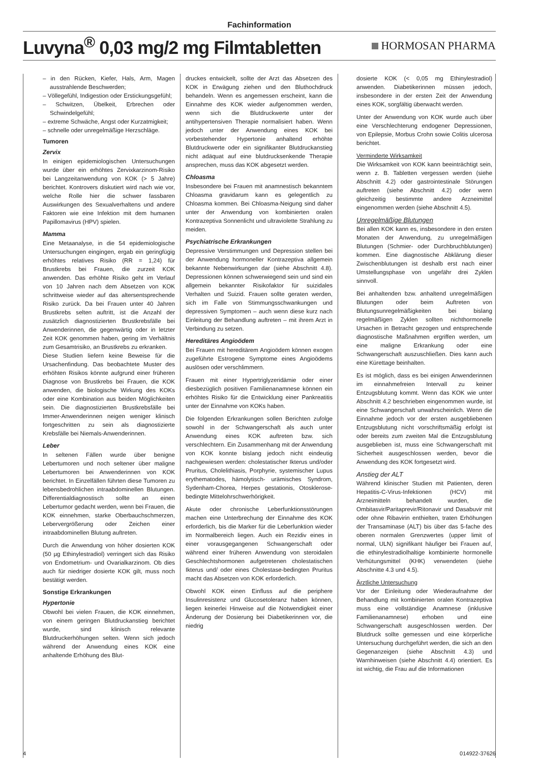Fachinformation
Luvyna<sup>®</sup> 0,03 mg/2 mg Filmtabletten
HORMOSAN PHARMA
– in den Rücken, Kiefer, Hals, Arm, Magen ausstrahlende Beschwerden;
– Völlegefühl, Indigestion oder Erstickungsgefühl;
– Schwitzen, Übelkeit, Erbrechen oder Schwindelgefühl;
– extreme Schwäche, Angst oder Kurzatmigkeit;
– schnelle oder unregelmäßige Herzschläge.
Tumoren
Zervix
In einigen epidemiologischen Untersuchungen wurde über ein erhöhtes Zervixkarzinom-Risiko bei Langzeitanwendung von KOK (> 5 Jahre) berichtet. Kontrovers diskutiert wird nach wie vor, welche Rolle hier die schwer fassbaren Auswirkungen des Sexualverhaltens und andere Faktoren wie eine Infektion mit dem humanen Papillomavirus (HPV) spielen.
Mamma
Eine Metaanalyse, in die 54 epidemiologische Untersuchungen eingingen, ergab ein geringfügig erhöhtes relatives Risiko (RR = 1,24) für Brustkrebs bei Frauen, die zurzeit KOK anwenden. Das erhöhte Risiko geht im Verlauf von 10 Jahren nach dem Absetzen von KOK schrittweise wieder auf das altersentsprechende Risiko zurück. Da bei Frauen unter 40 Jahren Brustkrebs selten auftritt, ist die Anzahl der zusätzlich diagnostizierten Brustkrebsfälle bei Anwenderinnen, die gegenwärtig oder in letzter Zeit KOK genommen haben, gering im Verhältnis zum Gesamtrisiko, an Brustkrebs zu erkranken.
Diese Studien liefern keine Beweise für die Ursachenfindung. Das beobachtete Muster des erhöhten Risikos könnte aufgrund einer früheren Diagnose von Brustkrebs bei Frauen, die KOK anwenden, die biologische Wirkung des KOKs oder eine Kombination aus beiden Möglichkeiten sein. Die diagnostizierten Brustkrebsfälle bei Immer-Anwenderinnen neigen weniger klinisch fortgeschritten zu sein als diagnostizierte Krebsfälle bei Niemals-Anwenderinnen.
Leber
In seltenen Fällen wurde über benigne Lebertumoren und noch seltener über maligne Lebertumoren bei Anwenderinnen von KOK berichtet. In Einzelfällen führten diese Tumoren zu lebensbedrohlichen intraabdominellen Blutungen. Differentialdiagnostisch sollte an einen Lebertumor gedacht werden, wenn bei Frauen, die KOK einnehmen, starke Oberbauchschmerzen, Lebervergrößerung oder Zeichen einer intraabdominellen Blutung auftreten.
Durch die Anwendung von höher dosierten KOK (50 µg Ethinylestradiol) verringert sich das Risiko von Endometrium- und Ovarialkarzinom. Ob dies auch für niedriger dosierte KOK gilt, muss noch bestätigt werden.
Sonstige Erkrankungen
Hypertonie
Obwohl bei vielen Frauen, die KOK einnehmen, von einem geringen Blutdruckanstieg berichtet wurde, sind klinisch relevante Blutdruckerhöhungen selten. Wenn sich jedoch während der Anwendung eines KOK eine anhaltende Erhöhung des Blut-
druckes entwickelt, sollte der Arzt das Absetzen des KOK in Erwägung ziehen und den Bluthochdruck behandeln. Wenn es angemessen erscheint, kann die Einnahme des KOK wieder aufgenommen werden, wenn sich die Blutdruckwerte unter der antihypertensiven Therapie normalisiert haben. Wenn jedoch unter der Anwendung eines KOK bei vorbestehender Hypertonie anhaltend erhöhte Blutdruckwerte oder ein signifikanter Blutdruckanstieg nicht adäquat auf eine blutdrucksenkende Therapie ansprechen, muss das KOK abgesetzt werden.
Chloasma
Insbesondere bei Frauen mit anamnestisch bekanntem Chloasma gravidarum kann es gelegentlich zu Chloasma kommen. Bei Chloasma-Neigung sind daher unter der Anwendung von kombinierten oralen Kontrazeptiva Sonnenlicht und ultraviolette Strahlung zu meiden.
Psychiatrische Erkrankungen
Depressive Verstimmungen und Depression stellen bei der Anwendung hormoneller Kontrazeptiva allgemein bekannte Nebenwirkungen dar (siehe Abschnitt 4.8). Depressionen können schwerwiegend sein und sind ein allgemein bekannter Risikofaktor für suizidales Verhalten und Suizid. Frauen sollte geraten werden, sich im Falle von Stimmungsschwankungen und depressiven Symptomen – auch wenn diese kurz nach Einleitung der Behandlung auftreten – mit ihrem Arzt in Verbindung zu setzen.
Hereditäres Angioödem
Bei Frauen mit hereditärem Angioödem können exogen zugeführte Estrogene Symptome eines Angioödems auslösen oder verschlimmern.
Frauen mit einer Hypertriglyzeridämie oder einer diesbezüglich positiven Familienanamnese können ein erhöhtes Risiko für die Entwicklung einer Pankreatitis unter der Einnahme von KOKs haben.
Die folgenden Erkrankungen sollen Berichten zufolge sowohl in der Schwangerschaft als auch unter Anwendung eines KOK auftreten bzw. sich verschlechtern. Ein Zusammenhang mit der Anwendung von KOK konnte bislang jedoch nicht eindeutig nachgewiesen werden: cholestatischer Ikterus und/oder Pruritus, Cholelithiasis, Porphyrie, systemischer Lupus erythematodes, hämolytisch- urämisches Syndrom, Sydenham-Chorea, Herpes gestationis, Otosklerose-bedingte Mittelohrschwerhörigkeit.
Akute oder chronische Leberfunktionsstörungen machen eine Unterbrechung der Einnahme des KOK erforderlich, bis die Marker für die Leberfunktion wieder im Normalbereich liegen. Auch ein Rezidiv eines in einer vorausgegangenen Schwangerschaft oder während einer früheren Anwendung von steroidalen Geschlechtshormonen aufgetretenen cholestatischen Ikterus und/ oder eines Cholestase-bedingten Pruritus macht das Absetzen von KOK erforderlich.
Obwohl KOK einen Einfluss auf die periphere Insulinresistenz und Glucosetoleranz haben können, liegen keinerlei Hinweise auf die Notwendigkeit einer Änderung der Dosierung bei Diabetikerinnen vor, die niedrig
dosierte KOK (< 0,05 mg Ethinylestradiol) anwenden. Diabetikerinnen müssen jedoch, insbesondere in der ersten Zeit der Anwendung eines KOK, sorgfältig überwacht werden.
Unter der Anwendung von KOK wurde auch über eine Verschlechterung endogener Depressionen, von Epilepsie, Morbus Crohn sowie Colitis ulcerosa berichtet.
Verminderte Wirksamkeit
Die Wirksamkeit von KOK kann beeinträchtigt sein, wenn z. B. Tabletten vergessen werden (siehe Abschnitt 4.2) oder gastrointestinale Störungen auftreten (siehe Abschnitt 4.2) oder wenn gleichzeitig bestimmte andere Arzneimittel eingenommen werden (siehe Abschnitt 4.5).
Unregelmäßige Blutungen
Bei allen KOK kann es, insbesondere in den ersten Monaten der Anwendung, zu unregelmäßigen Blutungen (Schmier- oder Durchbruchblutungen) kommen. Eine diagnostische Abklärung dieser Zwischenblutungen ist deshalb erst nach einer Umstellungsphase von ungefähr drei Zyklen sinnvoll.
Bei anhaltenden bzw. anhaltend unregelmäßigen Blutungen oder beim Auftreten von Blutungsunregelmäßigkeiten bei bislang regelmäßigen Zyklen sollten nichthormonelle Ursachen in Betracht gezogen und entsprechende diagnostische Maßnahmen ergriffen werden, um eine maligne Erkrankung oder eine Schwangerschaft auszuschließen. Dies kann auch eine Kürettage beinhalten.
Es ist möglich, dass es bei einigen Anwenderinnen im einnahmefreien Intervall zu keiner Entzugsblutung kommt. Wenn das KOK wie unter Abschnitt 4.2 beschrieben eingenommen wurde, ist eine Schwangerschaft unwahrscheinlich. Wenn die Einnahme jedoch vor der ersten ausgebliebenen Entzugsblutung nicht vorschriftsmäßig erfolgt ist oder bereits zum zweiten Mal die Entzugsblutung ausgeblieben ist, muss eine Schwangerschaft mit Sicherheit ausgeschlossen werden, bevor die Anwendung des KOK fortgesetzt wird.
Anstieg der ALT
Während klinischer Studien mit Patienten, deren Hepatitis-C-Virus-Infektionen (HCV) mit Arzneimitteln behandelt wurden, die Ombitasvir/Paritaprevir/Ritonavir und Dasabuvir mit oder ohne Ribavirin enthielten, traten Erhöhungen der Transaminase (ALT) bis über das 5-fache des oberen normalen Grenzwertes (upper limit of normal, ULN) signifikant häufiger bei Frauen auf, die ethinylestradiolhaltige kombinierte hormonelle Verhütungsmittel (KHK) verwendeten (siehe Abschnitte 4.3 und 4.5).
Ärztliche Untersuchung
Vor der Einleitung oder Wiederaufnahme der Behandlung mit kombinierten oralen Kontrazeptiva muss eine vollständige Anamnese (inklusive Familienanamnese) erhoben und eine Schwangerschaft ausgeschlossen werden. Der Blutdruck sollte gemessen und eine körperliche Untersuchung durchgeführt werden, die sich an den Gegenanzeigen (siehe Abschnitt 4.3) und Warnhinweisen (siehe Abschnitt 4.4) orientiert. Es ist wichtig, die Frau auf die Informationen
4 014922-37626